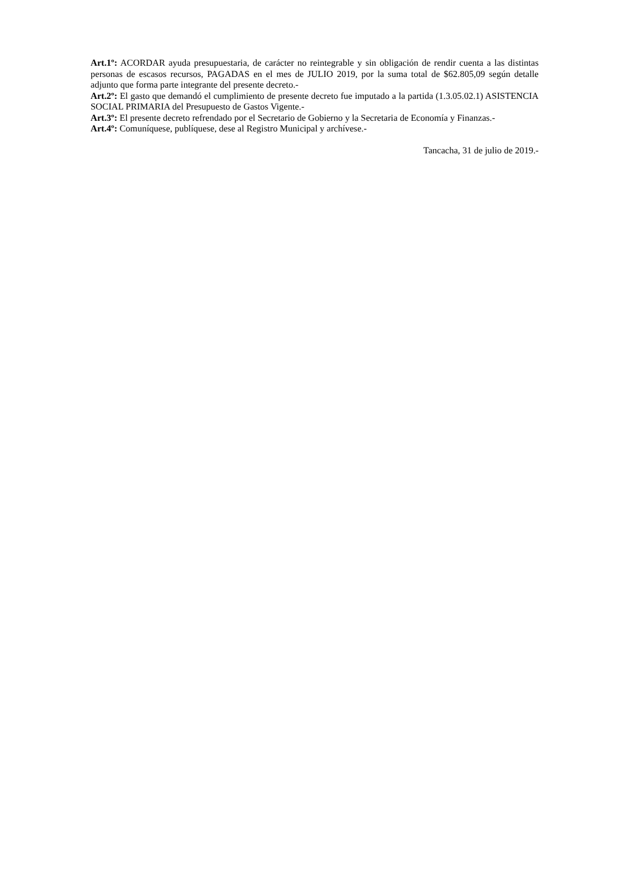Art.1º: ACORDAR ayuda presupuestaria, de carácter no reintegrable y sin obligación de rendir cuenta a las distintas personas de escasos recursos, PAGADAS en el mes de JULIO 2019, por la suma total de $62.805,09 según detalle adjunto que forma parte integrante del presente decreto.-
Art.2º: El gasto que demandó el cumplimiento de presente decreto fue imputado a la partida (1.3.05.02.1) ASISTENCIA SOCIAL PRIMARIA del Presupuesto de Gastos Vigente.-
Art.3º: El presente decreto refrendado por el Secretario de Gobierno y la Secretaria de Economía y Finanzas.-
Art.4º: Comuníquese, publíquese, dese al Registro Municipal y archívese.-
Tancacha, 31 de julio de 2019.-